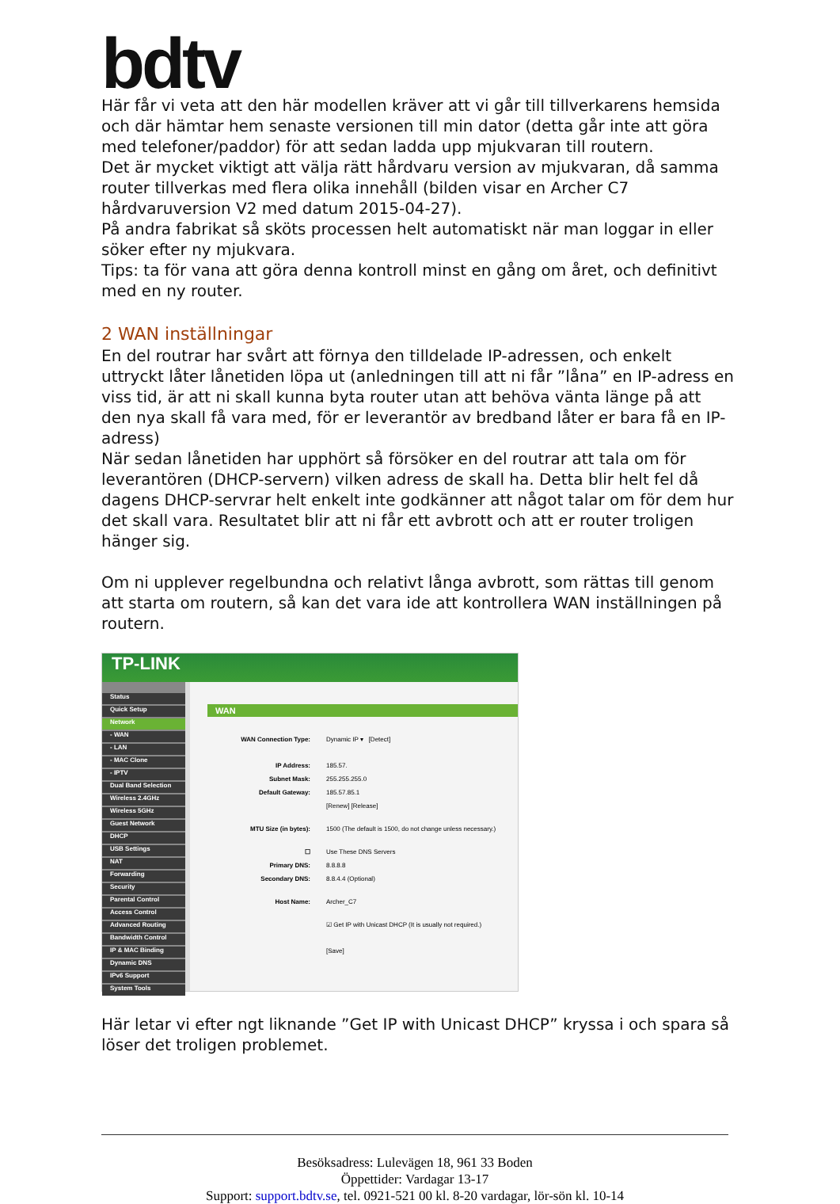bdtv
Här får vi veta att den här modellen kräver att vi går till tillverkarens hemsida och där hämtar hem senaste versionen till min dator (detta går inte att göra med telefoner/paddor) för att sedan ladda upp mjukvaran till routern.
Det är mycket viktigt att välja rätt hårdvaru version av mjukvaran, då samma router tillverkas med flera olika innehåll (bilden visar en Archer C7 hårdvaruversion V2 med datum 2015-04-27).
På andra fabrikat så sköts processen helt automatiskt när man loggar in eller söker efter ny mjukvara.
Tips: ta för vana att göra denna kontroll minst en gång om året, och definitivt med en ny router.
2 WAN inställningar
En del routrar har svårt att förnya den tilldelade IP-adressen, och enkelt uttryckt låter lånetiden löpa ut (anledningen till att ni får ”låna” en IP-adress en viss tid, är att ni skall kunna byta router utan att behöva vänta länge på att den nya skall få vara med, för er leverantör av bredband låter er bara få en IP-adress)
När sedan lånetiden har upphört så försöker en del routrar att tala om för leverantören (DHCP-servern) vilken adress de skall ha. Detta blir helt fel då dagens DHCP-servrar helt enkelt inte godkänner att något talar om för dem hur det skall vara. Resultatet blir att ni får ett avbrott och att er router troligen hänger sig.
Om ni upplever regelbundna och relativt långa avbrott, som rättas till genom att starta om routern, så kan det vara ide att kontrollera WAN inställningen på routern.
TP-LINK
Status
Quick Setup
Network
- WAN
- LAN
- MAC Clone
- IPTV
Dual Band Selection
Wireless 2.4GHz
Wireless 5GHz
Guest Network
DHCP
USB Settings
NAT
Forwarding
Security
Parental Control
Access Control
Advanced Routing
Bandwidth Control
IP & MAC Binding
Dynamic DNS
IPv6 Support
System Tools
WAN
WAN Connection Type: Dynamic IP ▾ [Detect]
IP Address: 185.57.
Subnet Mask: 255.255.255.0
Default Gateway: 185.57.85.1
[Renew] [Release]
MTU Size (in bytes): 1500 (The default is 1500, do not change unless necessary.)
☐ Use These DNS Servers
Primary DNS: 8.8.8.8
Secondary DNS: 8.8.4.4 (Optional)
Host Name: Archer_C7
☑ Get IP with Unicast DHCP (It is usually not required.)
[Save]
Här letar vi efter ngt liknande ”Get IP with Unicast DHCP” kryssa i och spara så löser det troligen problemet.
Besöksadress: Lulevägen 18, 961 33 Boden
Öppettider: Vardagar 13-17
Support: support.bdtv.se, tel. 0921-521 00 kl. 8-20 vardagar, lör-sön kl. 10-14